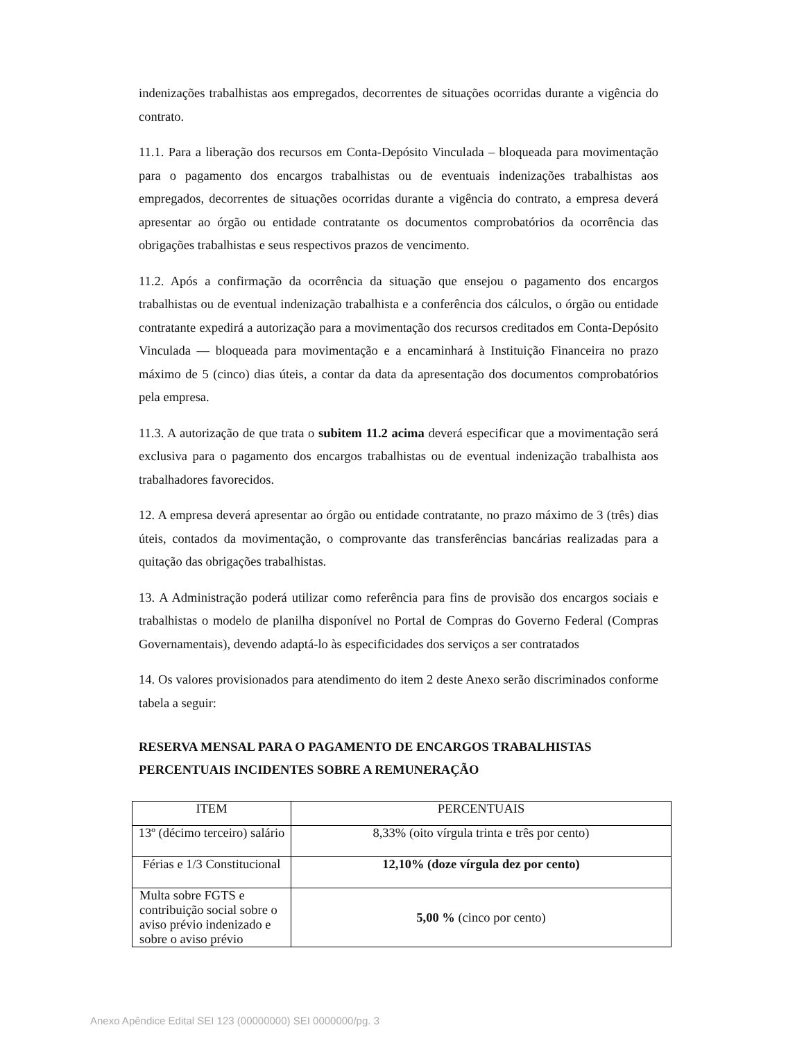indenizações trabalhistas aos empregados, decorrentes de situações ocorridas durante a vigência do contrato.
11.1. Para a liberação dos recursos em Conta-Depósito Vinculada – bloqueada para movimentação para o pagamento dos encargos trabalhistas ou de eventuais indenizações trabalhistas aos empregados, decorrentes de situações ocorridas durante a vigência do contrato, a empresa deverá apresentar ao órgão ou entidade contratante os documentos comprobatórios da ocorrência das obrigações trabalhistas e seus respectivos prazos de vencimento.
11.2. Após a confirmação da ocorrência da situação que ensejou o pagamento dos encargos trabalhistas ou de eventual indenização trabalhista e a conferência dos cálculos, o órgão ou entidade contratante expedirá a autorização para a movimentação dos recursos creditados em Conta-Depósito Vinculada — bloqueada para movimentação e a encaminhará à Instituição Financeira no prazo máximo de 5 (cinco) dias úteis, a contar da data da apresentação dos documentos comprobatórios pela empresa.
11.3. A autorização de que trata o subitem 11.2 acima deverá especificar que a movimentação será exclusiva para o pagamento dos encargos trabalhistas ou de eventual indenização trabalhista aos trabalhadores favorecidos.
12. A empresa deverá apresentar ao órgão ou entidade contratante, no prazo máximo de 3 (três) dias úteis, contados da movimentação, o comprovante das transferências bancárias realizadas para a quitação das obrigações trabalhistas.
13. A Administração poderá utilizar como referência para fins de provisão dos encargos sociais e trabalhistas o modelo de planilha disponível no Portal de Compras do Governo Federal (Compras Governamentais), devendo adaptá-lo às especificidades dos serviços a ser contratados
14. Os valores provisionados para atendimento do item 2 deste Anexo serão discriminados conforme tabela a seguir:
RESERVA MENSAL PARA O PAGAMENTO DE ENCARGOS TRABALHISTAS PERCENTUAIS INCIDENTES SOBRE A REMUNERAÇÃO
| ITEM | PERCENTUAIS |
| --- | --- |
| 13º (décimo terceiro) salário | 8,33% (oito vírgula trinta e três por cento) |
| Férias e 1/3 Constitucional | 12,10% (doze vírgula dez por cento) |
| Multa sobre FGTS e contribuição social sobre o aviso prévio indenizado e sobre o aviso prévio | 5,00 % (cinco por cento) |
Anexo Apêndice Edital SEI 123 (00000000) SEI 0000000/pg. 3